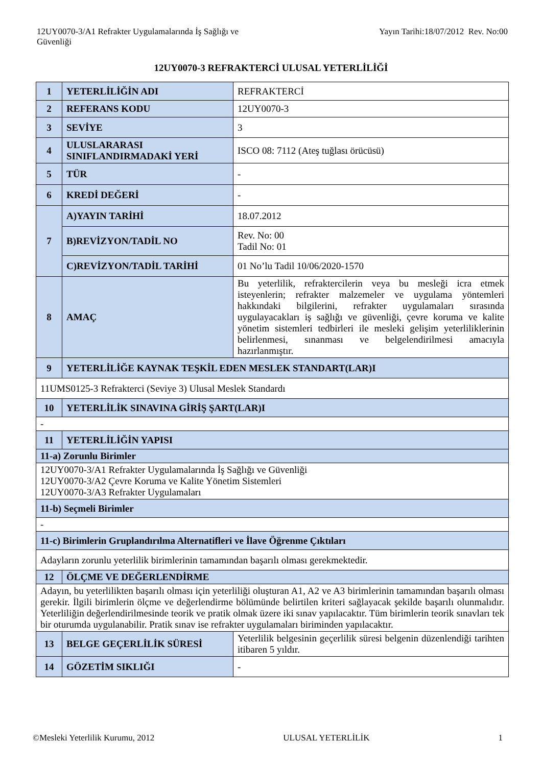12UY0070-3/A1 Refrakter Uygulamalarında İş Sağlığı ve
Güvenliği
Yayın Tarihi:18/07/2012 Rev. No:00
12UY0070-3 REFRAKTERCİ ULUSAL YETERLİLİĞİ
| 1 | YETERLİLİĞİN ADI | REFRAKTERCİ |
| 2 | REFERANS KODU | 12UY0070-3 |
| 3 | SEVİYE | 3 |
| 4 | ULUSLARARASI SINIFLANDIRMADAKİ YERİ | ISCO 08: 7112 (Ateş tuğlası örücüsü) |
| 5 | TÜR | - |
| 6 | KREDİ DEĞERİ | - |
| 7 | A)YAYIN TARİHİ | 18.07.2012 |
| | B)REVİZYON/TADİL NO | Rev. No: 00 Tadil No: 01 |
| | C)REVİZYON/TADİL TARİHİ | 01 No’lu Tadil 10/06/2020-1570 |
| 8 | AMAÇ | Bu yeterlilik, refraktercilerin veya bu mesleği icra etmek isteyenlerin; refrakter malzemeler ve uygulama yöntemleri hakkındaki bilgilerini, refrakter uygulamaları sırasında uygulayacakları iş sağlığı ve güvenliği, çevre koruma ve kalite yönetim sistemleri tedbirleri ile mesleki gelişim yeterliliklerinin belirlenmesi, sınanması ve belgelendirilmesi amacıyla hazırlanmıştır. |
| 9 | YETERLİLİĞE KAYNAK TEŞKİL EDEN MESLEK STANDART(LAR)I | |
| 11UMS0125-3 Refrakterci (Seviye 3) Ulusal Meslek Standardı | | |
| 10 | YETERLİLİK SINAVINA GİRİŞ ŞART(LAR)I | |
| - | | |
| 11 | YETERLİLİĞİN YAPISI | |
| 11-a) Zorunlu Birimler | | |
| 12UY0070-3/A1 Refrakter Uygulamalarında İş Sağlığı ve Güvenliği 12UY0070-3/A2 Çevre Koruma ve Kalite Yönetim Sistemleri 12UY0070-3/A3 Refrakter Uygulamaları | | |
| 11-b) Seçmeli Birimler | | |
| - | | |
| 11-c) Birimlerin Gruplandırılma Alternatifleri ve İlave Öğrenme Çıktıları | | |
| Adayların zorunlu yeterlilik birimlerinin tamamından başarılı olması gerekmektedir. | | |
| 12 | ÖLÇME VE DEĞERLENDİRME | |
| Adayın, bu yeterlilikten başarılı olması için yeterliliği oluşturan A1, A2 ve A3 birimlerinin tamamından başarılı olması gerekir. İlgili birimlerin ölçme ve değerlendirme bölümünde belirtilen kriteri sağlayacak şekilde başarılı olunmalıdır. Yeterliliğin değerlendirilmesinde teorik ve pratik olmak üzere iki sınav yapılacaktır. Tüm birimlerin teorik sınavları tek bir oturumda uygulanabilir. Pratik sınav ise refrakter uygulamaları biriminden yapılacaktır. | | |
| 13 | BELGE GEÇERLİLİK SÜRESİ | Yeterlilik belgesinin geçerlilik süresi belgenin düzenlendiği tarihten itibaren 5 yıldır. |
| 14 | GÖZETİM SIKLIĞI | - |
©Mesleki Yeterlilik Kurumu, 2012
ULUSAL YETERLİLİK 1